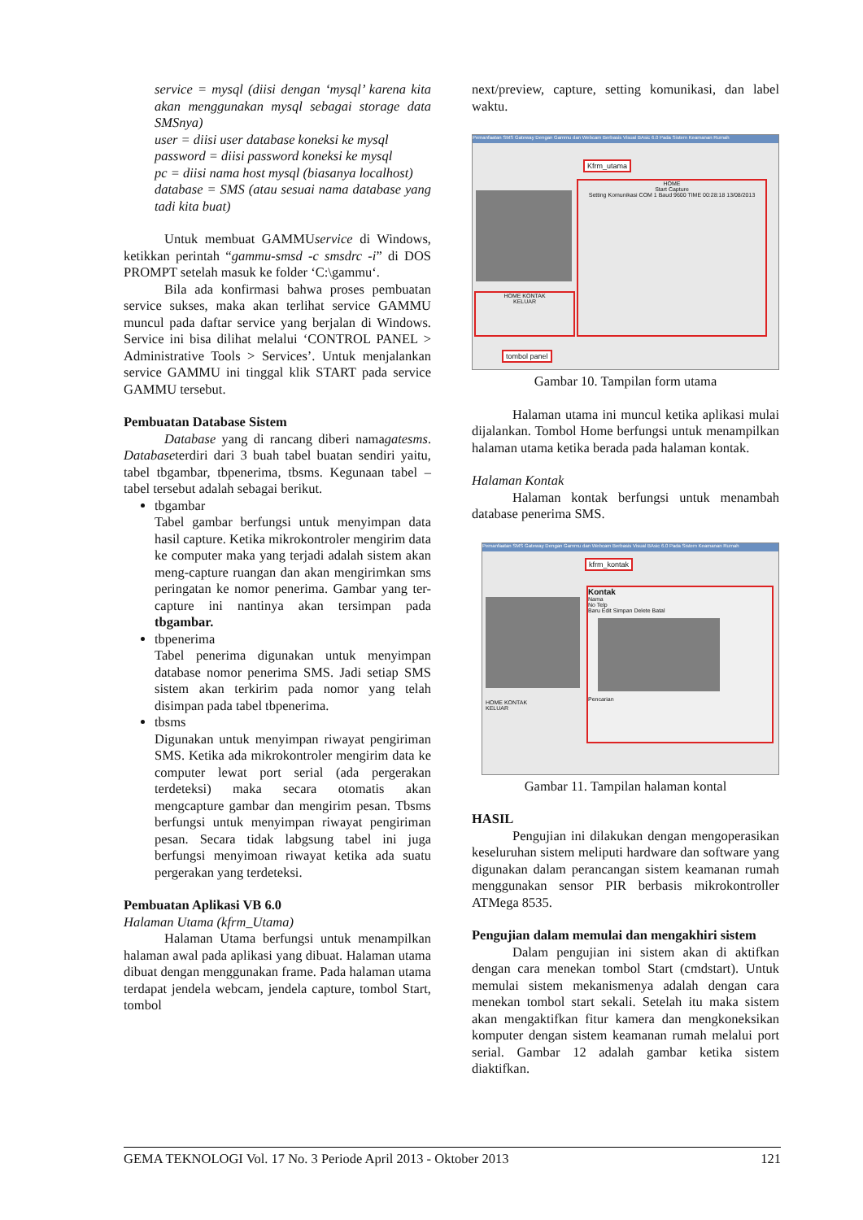service = mysql (diisi dengan ‘mysql’ karena kita akan menggunakan mysql sebagai storage data SMSnya)
user = diisi user database koneksi ke mysql
password = diisi password koneksi ke mysql
pc = diisi nama host mysql (biasanya localhost)
database = SMS (atau sesuai nama database yang tadi kita buat)
Untuk membuat GAMMUservice di Windows, ketikkan perintah “gammu-smsd -c smsdrc -i” di DOS PROMPT setelah masuk ke folder ‘C:\gammu‘.
Bila ada konfirmasi bahwa proses pembuatan service sukses, maka akan terlihat service GAMMU muncul pada daftar service yang berjalan di Windows. Service ini bisa dilihat melalui ‘CONTROL PANEL > Administrative Tools > Services’. Untuk menjalankan service GAMMU ini tinggal klik START pada service GAMMU tersebut.
Pembuatan Database Sistem
Database yang di rancang diberi namagatesms. Databaseterdiri dari 3 buah tabel buatan sendiri yaitu, tabel tbgambar, tbpenerima, tbsms. Kegunaan tabel – tabel tersebut adalah sebagai berikut.
tbgambar
Tabel gambar berfungsi untuk menyimpan data hasil capture. Ketika mikrokontroler mengirim data ke computer maka yang terjadi adalah sistem akan meng-capture ruangan dan akan mengirimkan sms peringatan ke nomor penerima. Gambar yang ter-capture ini nantinya akan tersimpan pada tbgambar.
tbpenerima
Tabel penerima digunakan untuk menyimpan database nomor penerima SMS. Jadi setiap SMS sistem akan terkirim pada nomor yang telah disimpan pada tabel tbpenerima.
tbsms
Digunakan untuk menyimpan riwayat pengiriman SMS. Ketika ada mikrokontroler mengirim data ke computer lewat port serial (ada pergerakan terdeteksi) maka secara otomatis akan mengcapture gambar dan mengirim pesan. Tbsms berfungsi untuk menyimpan riwayat pengiriman pesan. Secara tidak labgsung tabel ini juga berfungsi menyimoan riwayat ketika ada suatu pergerakan yang terdeteksi.
Pembuatan Aplikasi VB 6.0
Halaman Utama (kfrm_Utama)
Halaman Utama berfungsi untuk menampilkan halaman awal pada aplikasi yang dibuat. Halaman utama dibuat dengan menggunakan frame. Pada halaman utama terdapat jendela webcam, jendela capture, tombol Start, tombol
next/preview, capture, setting komunikasi, dan label waktu.
Pemanfaatan SMS Gateway Dengan Gammu dan Webcam Berbasis Visual BAsic 6.0 Pada Sistem Keamanan Rumah
Kfrm_utama
HOME
Start Capture
Setting Komunikasi COM 1 Baud 9600 TIME 00:28:18 13/08/2013
HOME KONTAK
KELUAR
tombol panel
Gambar 10. Tampilan form utama
Halaman utama ini muncul ketika aplikasi mulai dijalankan. Tombol Home berfungsi untuk menampilkan halaman utama ketika berada pada halaman kontak.
Halaman Kontak
Halaman kontak berfungsi untuk menambah database penerima SMS.
Pemanfaatan SMS Gateway Dengan Gammu dan Webcam Berbasis Visual BAsic 6.0 Pada Sistem Keamanan Rumah
kfrm_kontak
HOME KONTAK
KELUAR
Kontak
Nama
No Telp
Baru Edit Simpan Delete Batal
Pencarian
Gambar 11. Tampilan halaman kontal
HASIL
Pengujian ini dilakukan dengan mengoperasikan keseluruhan sistem meliputi hardware dan software yang digunakan dalam perancangan sistem keamanan rumah menggunakan sensor PIR berbasis mikrokontroller ATMega 8535.
Pengujian dalam memulai dan mengakhiri sistem
Dalam pengujian ini sistem akan di aktifkan dengan cara menekan tombol Start (cmdstart). Untuk memulai sistem mekanismenya adalah dengan cara menekan tombol start sekali. Setelah itu maka sistem akan mengaktifkan fitur kamera dan mengkoneksikan komputer dengan sistem keamanan rumah melalui port serial. Gambar 12 adalah gambar ketika sistem diaktifkan.
GEMA TEKNOLOGI Vol. 17 No. 3 Periode April 2013 - Oktober 2013 121